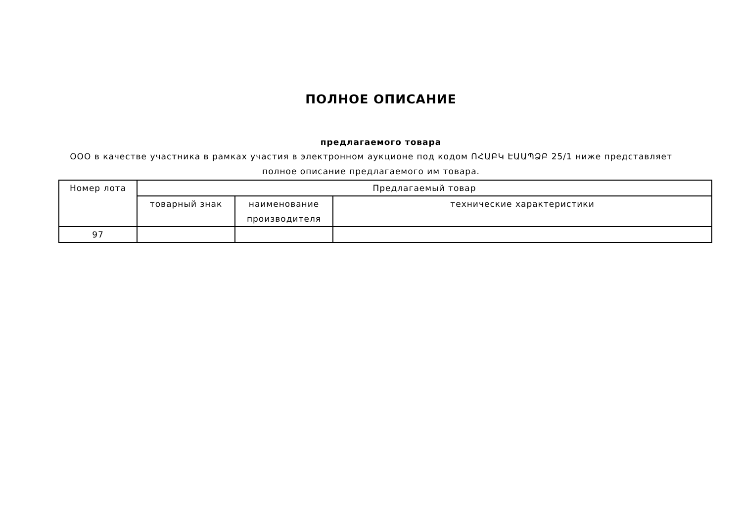ПОЛНОЕ ОПИСАНИЕ
предлагаемого товара
ООО в качестве участника в рамках участия в электронном аукционе под кодом ՈՀԱԲԿ ԷԱԱՊՁԲ 25/1 ниже представляет полное описание предлагаемого им товара.
| Номер лота | Предлагаемый товар | | |
| --- | --- | --- | --- |
| | товарный знак | наименование производителя | технические характеристики |
| 97 | | | |